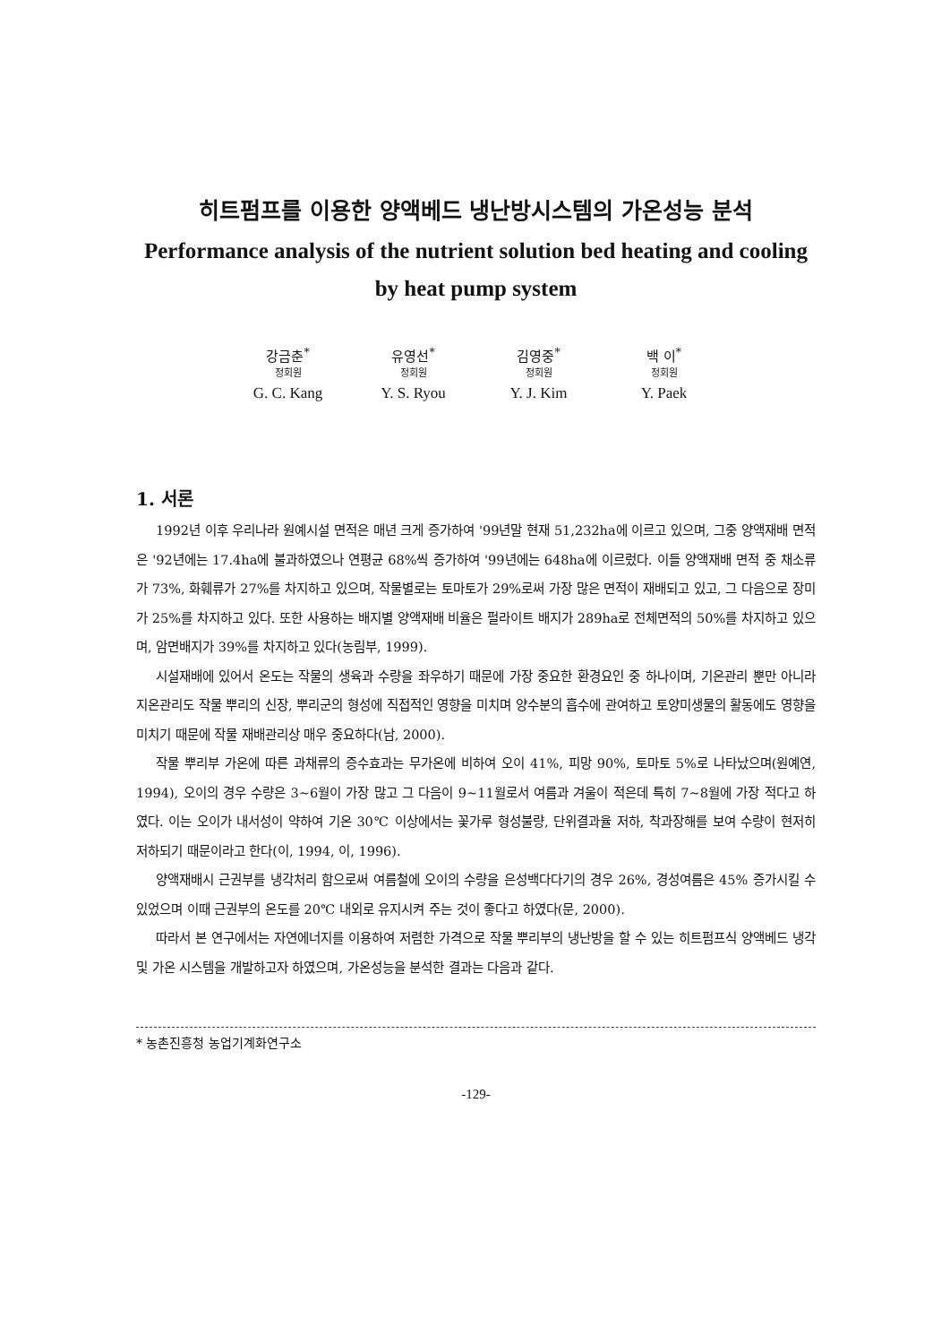히트펌프를 이용한 양액베드 냉난방시스템의 가온성능 분석
Performance analysis of the nutrient solution bed heating and cooling by heat pump system
강금춘<sup>*</sup>
정회원
G. C. Kang
유영선<sup>*</sup>
정회원
Y. S. Ryou
김영중<sup>*</sup>
정회원
Y. J. Kim
백 이<sup>*</sup>
정회원
Y. Paek
1. 서론
1992년 이후 우리나라 원예시설 면적은 매년 크게 증가하여 '99년말 현재 51,232ha에 이르고 있으며, 그중 양액재배 면적은 '92년에는 17.4ha에 불과하였으나 연평균 68%씩 증가하여 '99년에는 648ha에 이르렀다. 이들 양액재배 면적 중 채소류가 73%, 화훼류가 27%를 차지하고 있으며, 작물별로는 토마토가 29%로써 가장 많은 면적이 재배되고 있고, 그 다음으로 장미가 25%를 차지하고 있다. 또한 사용하는 배지별 양액재배 비율은 펄라이트 배지가 289ha로 전체면적의 50%를 차지하고 있으며, 암면배지가 39%를 차지하고 있다(농림부, 1999).
시설재배에 있어서 온도는 작물의 생육과 수량을 좌우하기 때문에 가장 중요한 환경요인 중 하나이며, 기온관리 뿐만 아니라 지온관리도 작물 뿌리의 신장, 뿌리군의 형성에 직접적인 영향을 미치며 양수분의 흡수에 관여하고 토양미생물의 활동에도 영향을 미치기 때문에 작물 재배관리상 매우 중요하다(남, 2000).
작물 뿌리부 가온에 따른 과채류의 증수효과는 무가온에 비하여 오이 41%, 피망 90%, 토마토 5%로 나타났으며(원예연, 1994), 오이의 경우 수량은 3~6월이 가장 많고 그 다음이 9~11월로서 여름과 겨울이 적은데 특히 7~8월에 가장 적다고 하였다. 이는 오이가 내서성이 약하여 기온 30℃ 이상에서는 꽃가루 형성불량, 단위결과율 저하, 착과장해를 보여 수량이 현저히 저하되기 때문이라고 한다(이, 1994, 이, 1996).
양액재배시 근권부를 냉각처리 함으로써 여름철에 오이의 수량을 은성백다다기의 경우 26%, 경성여름은 45% 증가시킬 수 있었으며 이때 근권부의 온도를 20℃ 내외로 유지시켜 주는 것이 좋다고 하였다(문, 2000).
따라서 본 연구에서는 자연에너지를 이용하여 저렴한 가격으로 작물 뿌리부의 냉난방을 할 수 있는 히트펌프식 양액베드 냉각 및 가온 시스템을 개발하고자 하였으며, 가온성능을 분석한 결과는 다음과 같다.
* 농촌진흥청 농업기계화연구소
-129-